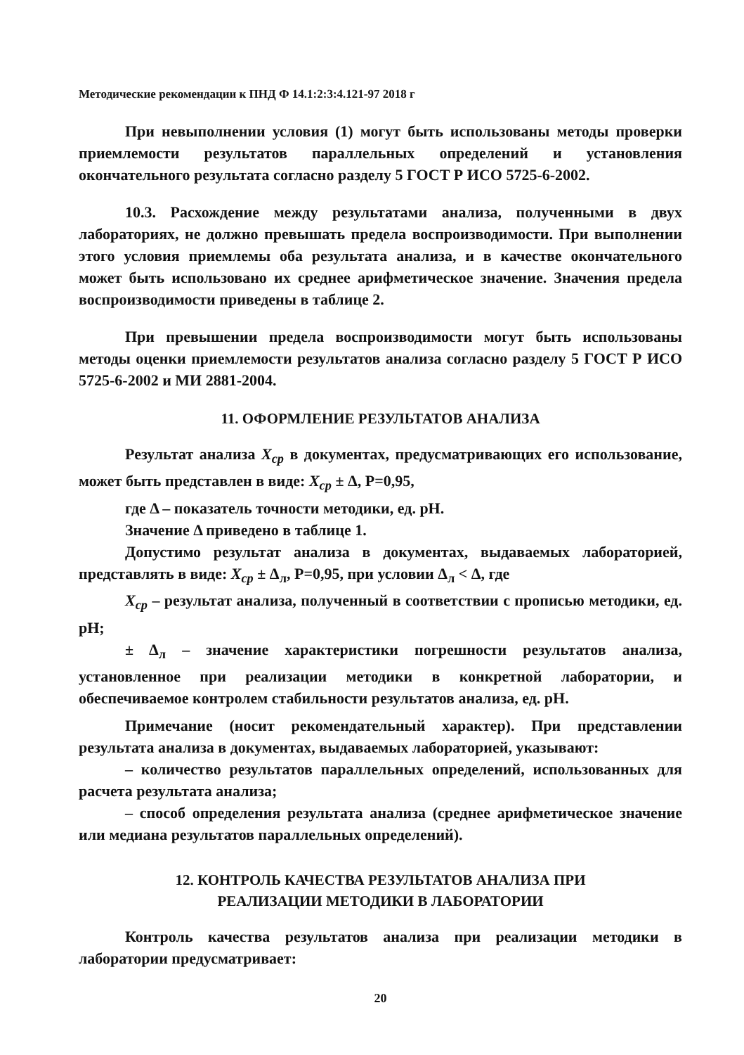Методические рекомендации к ПНД Ф 14.1:2:3:4.121-97 2018 г
При невыполнении условия (1) могут быть использованы методы проверки приемлемости результатов параллельных определений и установления окончательного результата согласно разделу 5 ГОСТ Р ИСО 5725-6-2002.
10.3. Расхождение между результатами анализа, полученными в двух лабораториях, не должно превышать предела воспроизводимости. При выполнении этого условия приемлемы оба результата анализа, и в качестве окончательного может быть использовано их среднее арифметическое значение. Значения предела воспроизводимости приведены в таблице 2.
При превышении предела воспроизводимости могут быть использованы методы оценки приемлемости результатов анализа согласно разделу 5 ГОСТ Р ИСО 5725-6-2002 и МИ 2881-2004.
11. ОФОРМЛЕНИЕ РЕЗУЛЬТАТОВ АНАЛИЗА
Результат анализа X<sub>ср</sub> в документах, предусматривающих его использование, может быть представлен в виде: X<sub>ср</sub> ± Δ, P=0,95,
где Δ – показатель точности методики, ед. pH.
Значение Δ приведено в таблице 1.
Допустимо результат анализа в документах, выдаваемых лабораторией, представлять в виде: X<sub>ср</sub> ± Δ<sub>л</sub>, P=0,95, при условии Δ<sub>л</sub> < Δ, где
X<sub>ср</sub> – результат анализа, полученный в соответствии с прописью методики, ед. pH;
± Δ<sub>л</sub> – значение характеристики погрешности результатов анализа, установленное при реализации методики в конкретной лаборатории, и обеспечиваемое контролем стабильности результатов анализа, ед. pH.
Примечание (носит рекомендательный характер). При представлении результата анализа в документах, выдаваемых лабораторией, указывают:
– количество результатов параллельных определений, использованных для расчета результата анализа;
– способ определения результата анализа (среднее арифметическое значение или медиана результатов параллельных определений).
12. КОНТРОЛЬ КАЧЕСТВА РЕЗУЛЬТАТОВ АНАЛИЗА ПРИ
РЕАЛИЗАЦИИ МЕТОДИКИ В ЛАБОРАТОРИИ
Контроль качества результатов анализа при реализации методики в лаборатории предусматривает:
20